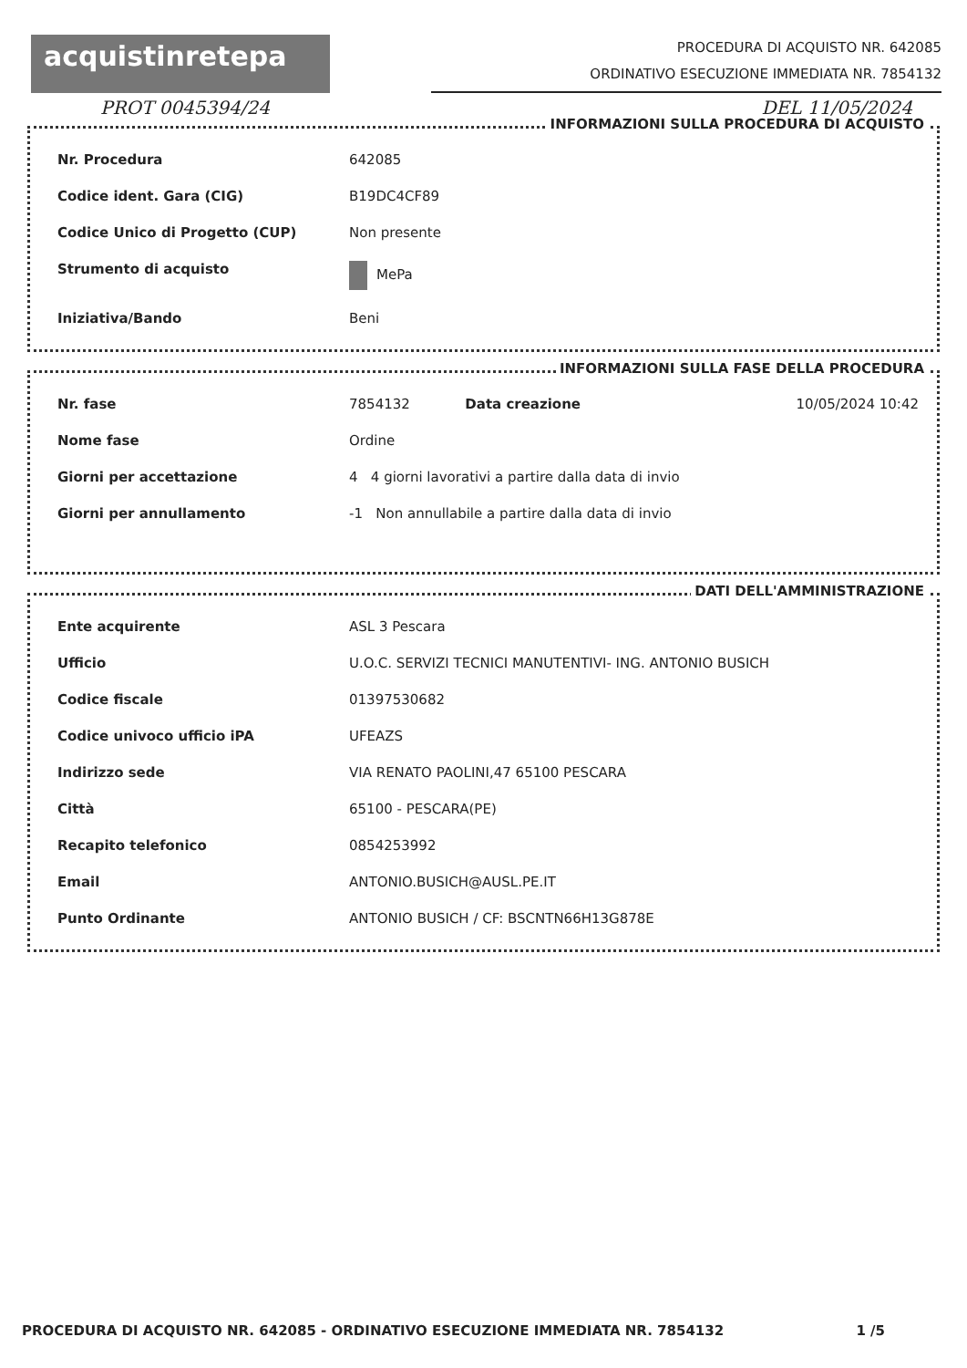acquistinretepa
PROCEDURA DI ACQUISTO NR. 642085
ORDINATIVO ESECUZIONE IMMEDIATA NR. 7854132
PROT 0045394/24 DEL 11/05/2024
INFORMAZIONI SULLA PROCEDURA DI ACQUISTO
| Nr. Procedura | 642085 |
| Codice ident. Gara (CIG) | B19DC4CF89 |
| Codice Unico di Progetto (CUP) | Non presente |
| Strumento di acquisto | MePa |
| Iniziativa/Bando | Beni |
INFORMAZIONI SULLA FASE DELLA PROCEDURA
| Nr. fase | 7854132 | Data creazione | 10/05/2024 10:42 |
| Nome fase | Ordine | | |
| Giorni per accettazione | 4 4 giorni lavorativi a partire dalla data di invio | | |
| Giorni per annullamento | -1 Non annullabile a partire dalla data di invio | | |
DATI DELL'AMMINISTRAZIONE
| Ente acquirente | ASL 3 Pescara |
| Ufficio | U.O.C. SERVIZI TECNICI MANUTENTIVI- ING. ANTONIO BUSICH |
| Codice fiscale | 01397530682 |
| Codice univoco ufficio iPA | UFEAZS |
| Indirizzo sede | VIA RENATO PAOLINI,47 65100 PESCARA |
| Città | 65100 - PESCARA(PE) |
| Recapito telefonico | 0854253992 |
| Email | ANTONIO.BUSICH@AUSL.PE.IT |
| Punto Ordinante | ANTONIO BUSICH / CF: BSCNTN66H13G878E |
PROCEDURA DI ACQUISTO NR. 642085 - ORDINATIVO ESECUZIONE IMMEDIATA NR. 7854132 1 /5